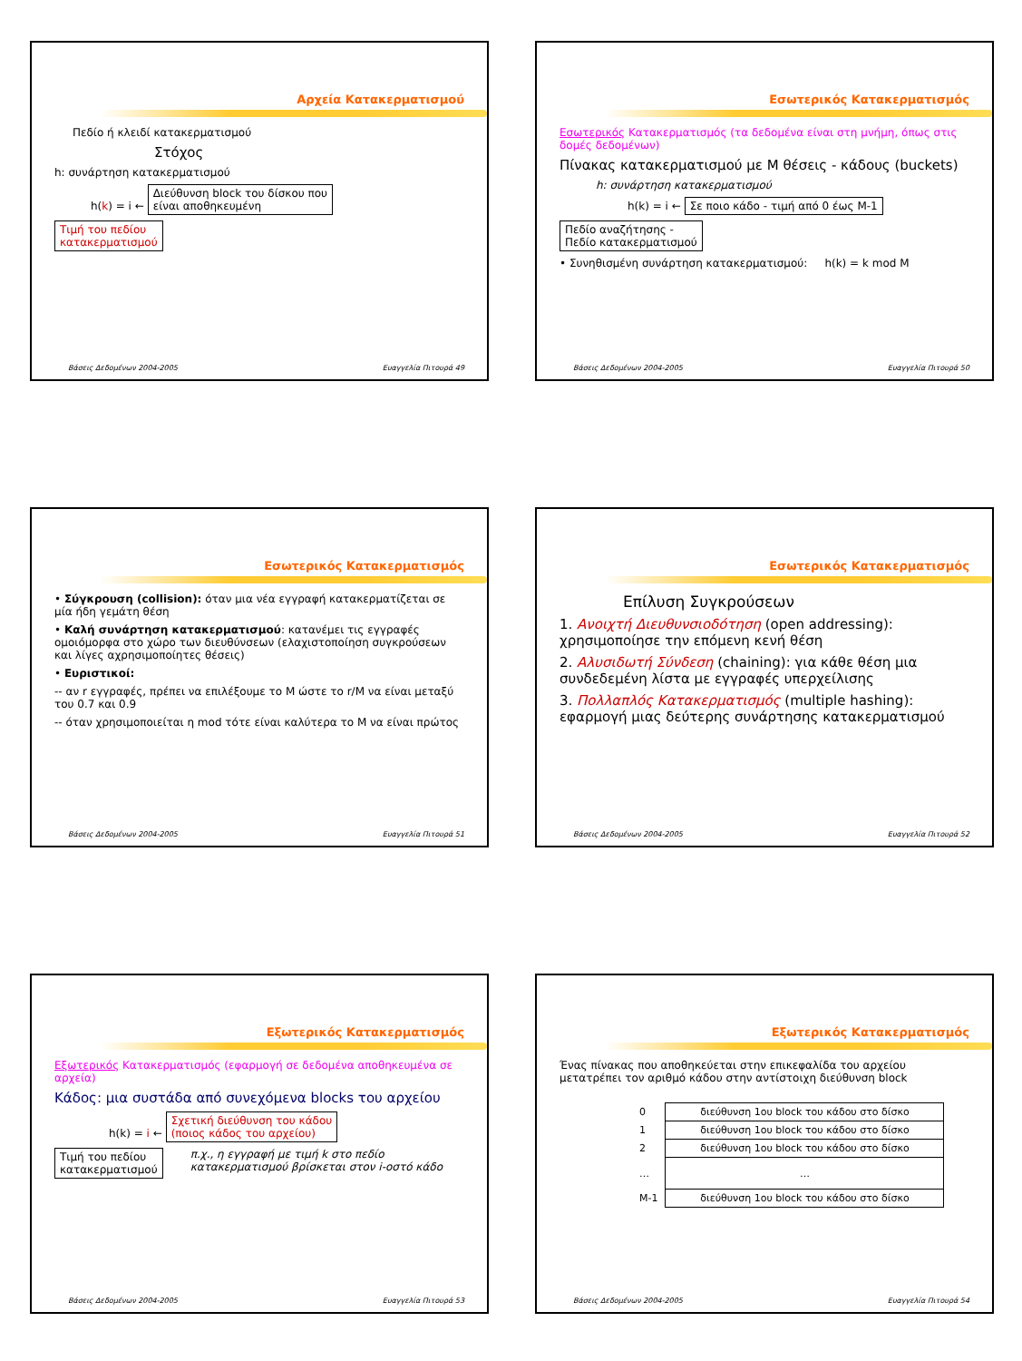Αρχεία Κατακερματισμού
Πεδίο ή κλειδί κατακερματισμού
Στόχος
h: συνάρτηση κατακερματισμού
h(k) = i ← Διεύθυνση block του δίσκου που
είναι αποθηκευμένη
Τιμή του πεδίου
κατακερματισμού
Βάσεις Δεδομένων 2004-2005 Ευαγγελία Πιτουρά 49
Εσωτερικός Κατακερματισμός
Εσωτερικός Κατακερματισμός (τα δεδομένα είναι στη μνήμη, όπως στις δομές δεδομένων)
Πίνακας κατακερματισμού με M θέσεις - κάδους (buckets)
h: συνάρτηση κατακερματισμού
h(k) = i ← Σε ποιο κάδο - τιμή από 0 έως M-1
Πεδίο αναζήτησης -
Πεδίο κατακερματισμού
• Συνηθισμένη συνάρτηση κατακερματισμού: h(k) = k mod M
Βάσεις Δεδομένων 2004-2005 Ευαγγελία Πιτουρά 50
Εσωτερικός Κατακερματισμός
• Σύγκρουση (collision): όταν μια νέα εγγραφή κατακερματίζεται σε μία ήδη γεμάτη θέση
• Καλή συνάρτηση κατακερματισμού: κατανέμει τις εγγραφές ομοιόμορφα στο χώρο των διευθύνσεων (ελαχιστοποίηση συγκρούσεων και λίγες αχρησιμοποίητες θέσεις)
• Ευριστικοί:
-- αν r εγγραφές, πρέπει να επιλέξουμε το M ώστε το r/M να είναι μεταξύ του 0.7 και 0.9
-- όταν χρησιμοποιείται η mod τότε είναι καλύτερα το M να είναι πρώτος
Βάσεις Δεδομένων 2004-2005 Ευαγγελία Πιτουρά 51
Εσωτερικός Κατακερματισμός
Επίλυση Συγκρούσεων
1. Ανοιχτή Διευθυνσιοδότηση (open addressing): χρησιμοποίησε την επόμενη κενή θέση
2. Αλυσιδωτή Σύνδεση (chaining): για κάθε θέση μια συνδεδεμένη λίστα με εγγραφές υπερχείλισης
3. Πολλαπλός Κατακερματισμός (multiple hashing): εφαρμογή μιας δεύτερης συνάρτησης κατακερματισμού
Βάσεις Δεδομένων 2004-2005 Ευαγγελία Πιτουρά 52
Εξωτερικός Κατακερματισμός
Εξωτερικός Κατακερματισμός (εφαρμογή σε δεδομένα αποθηκευμένα σε αρχεία)
Κάδος: μια συστάδα από συνεχόμενα blocks του αρχείου
h(k) = i ← Σχετική διεύθυνση του κάδου
(ποιος κάδος του αρχείου)
Τιμή του πεδίου
κατακερματισμού
π.χ., η εγγραφή με τιμή k στο πεδίο κατακερματισμού βρίσκεται στον i-οστό κάδο
Βάσεις Δεδομένων 2004-2005 Ευαγγελία Πιτουρά 53
Εξωτερικός Κατακερματισμός
Ένας πίνακας που αποθηκεύεται στην επικεφαλίδα του αρχείου μετατρέπει τον αριθμό κάδου στην αντίστοιχη διεύθυνση block
| 0 | διεύθυνση 1ου block του κάδου στο δίσκο |
| 1 | διεύθυνση 1ου block του κάδου στο δίσκο |
| 2 | διεύθυνση 1ου block του κάδου στο δίσκο |
| … | … |
| M-1 | διεύθυνση 1ου block του κάδου στο δίσκο |
Βάσεις Δεδομένων 2004-2005 Ευαγγελία Πιτουρά 54